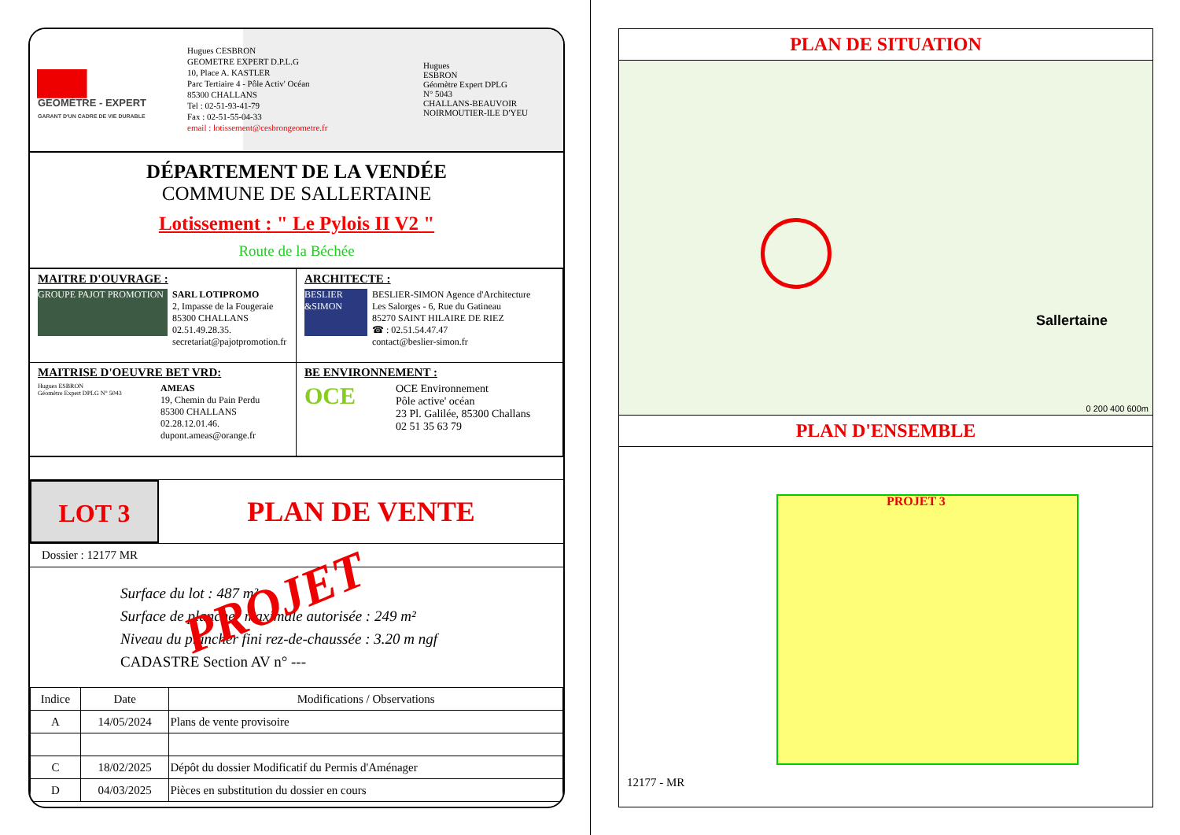▆▆
GÉOMÈTRE - EXPERT
GARANT D'UN CADRE DE VIE DURABLE
Hugues CESBRON
GEOMETRE EXPERT D.P.L.G
10, Place A. KASTLER
Parc Tertiaire 4 - Pôle Activ' Océan
85300 CHALLANS
Tel : 02-51-93-41-79
Fax : 02-51-55-04-33
email : lotissement@cesbrongeometre.fr
Hugues
ESBRON
Géomètre Expert DPLG
N° 5043
CHALLANS-BEAUVOIR
NOIRMOUTIER-ILE D'YEU
DÉPARTEMENT DE LA VENDÉE
COMMUNE DE SALLERTAINE
Lotissement : " Le Pylois II V2 "
Route de la Béchée
MAITRE D'OUVRAGE :
GROUPE PAJOT PROMOTION SARL LOTIPROMO
2, Impasse de la Fougeraie
85300 CHALLANS
02.51.49.28.35.
secretariat@pajotpromotion.fr
ARCHITECTE :
BESLIER &SIMON BESLIER-SIMON Agence d'Architecture
Les Salorges - 6, Rue du Gatineau
85270 SAINT HILAIRE DE RIEZ
☎ : 02.51.54.47.47
contact@beslier-simon.fr
MAITRISE D'OEUVRE BET VRD:
Hugues ESBRON
Géomètre Expert DPLG N° 5043 AMEAS
19, Chemin du Pain Perdu
85300 CHALLANS
02.28.12.01.46.
dupont.ameas@orange.fr
BE ENVIRONNEMENT :
OCE OCE Environnement
Pôle active' océan
23 Pl. Galilée, 85300 Challans
02 51 35 63 79
LOT 3 PLAN DE VENTE
Dossier : 12177 MR
Surface du lot : 487 m²
Surface de plancher maximale autorisée : 249 m²
Niveau du plancher fini rez-de-chaussée : 3.20 m ngf
CADASTRE Section AV n° ---
PROJET
| Indice | Date | Modifications / Observations |
| --- | --- | --- |
| A | 14/05/2024 | Plans de vente provisoire |
| C | 18/02/2025 | Dépôt du dossier Modificatif du Permis d'Aménager |
| D | 04/03/2025 | Pièces en substitution du dossier en cours |
PLAN DE SITUATION
Sallertaine
0 200 400 600m
PLAN D'ENSEMBLE
PROJET 3
12177 - MR